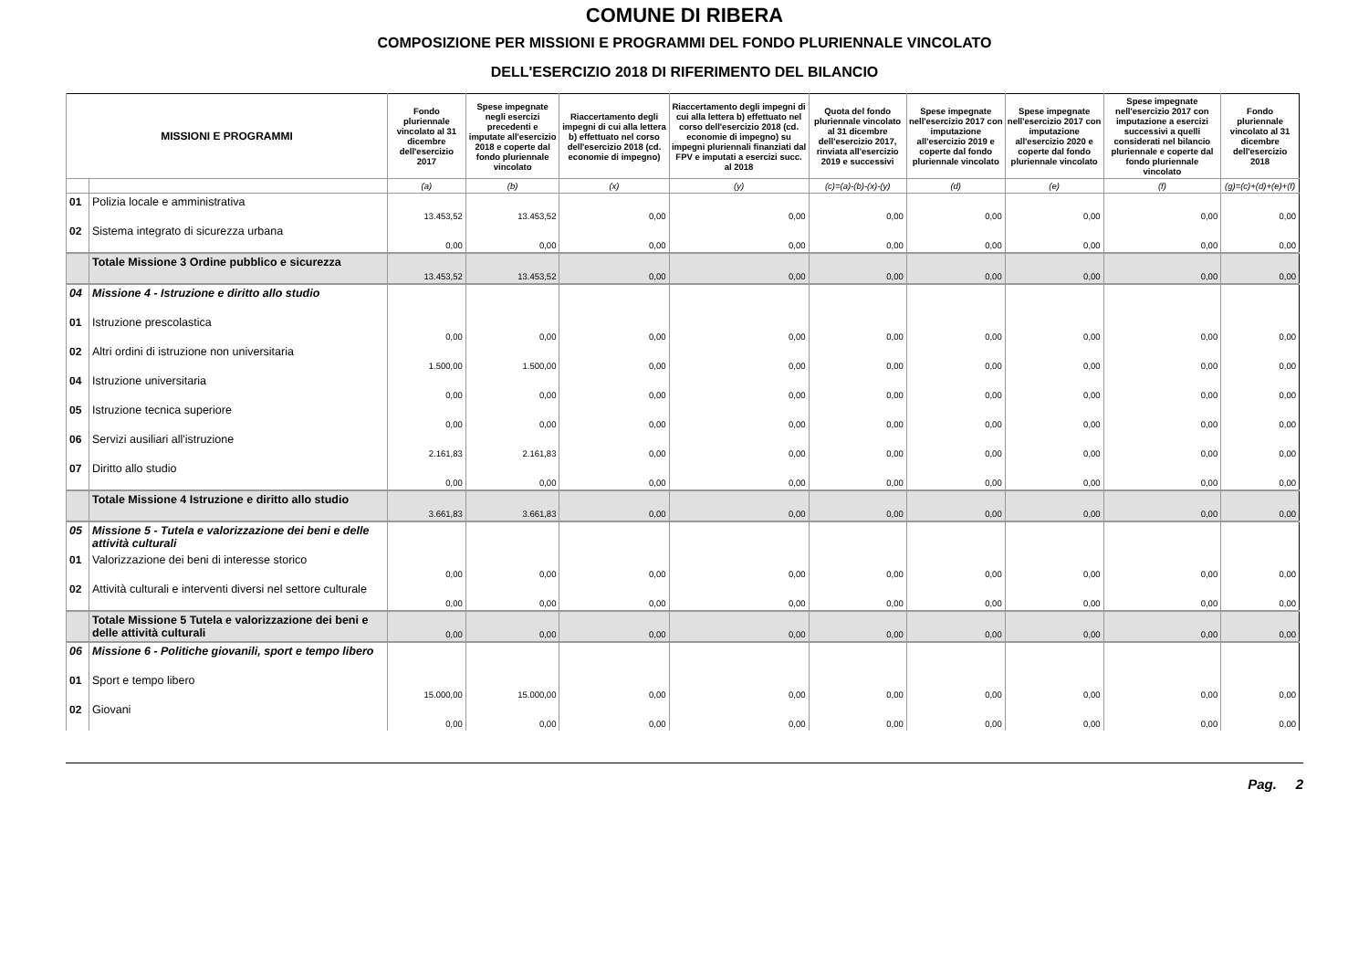COMUNE DI RIBERA
COMPOSIZIONE PER MISSIONI E PROGRAMMI DEL FONDO PLURIENNALE VINCOLATO
DELL'ESERCIZIO 2018 DI RIFERIMENTO DEL BILANCIO
| MISSIONI E PROGRAMMI | | Fondo pluriennale vincolato al 31 dicembre dell'esercizio 2017 | Spese impegnate negli esercizi precedenti e imputate all'esercizio 2018 e coperte dal fondo pluriennale vincolato | Riaccertamento degli impegni di cui alla lettera b) effettuato nel corso dell'esercizio 2018 (cd. economie di impegno) | Riaccertamento degli impegni di cui alla lettera b) effettuato nel corso dell'esercizio 2018 (cd. economie di impegno) su impegni pluriennali finanziati dal FPV e imputati a esercizi succ. al 2018 | Quota del fondo pluriennale vincolato al 31 dicembre dell'esercizio 2017, rinviata all'esercizio 2019 e successivi | Spese impegnate nell'esercizio 2017 con imputazione all'esercizio 2019 e coperte dal fondo pluriennale vincolato | Spese impegnate nell'esercizio 2017 con imputazione all'esercizio 2020 e coperte dal fondo pluriennale vincolato | Spese impegnate nell'esercizio 2017 con imputazione a esercizi successivi a quelli considerati nel bilancio pluriennale e coperte dal fondo pluriennale vincolato | Fondo pluriennale vincolato al 31 dicembre dell'esercizio 2018 |
| --- | --- | --- | --- | --- | --- | --- | --- | --- | --- | --- |
| | | (a) | (b) | (x) | (y) | (c)=(a)-(b)-(x)-(y) | (d) | (e) | (f) | (g)=(c)+(d)+(e)+(f) |
| 01 | Polizia locale e amministrativa | 13.453,52 | 13.453,52 | 0,00 | 0,00 | 0,00 | 0,00 | 0,00 | 0,00 | 0,00 |
| 02 | Sistema integrato di sicurezza urbana | 0,00 | 0,00 | 0,00 | 0,00 | 0,00 | 0,00 | 0,00 | 0,00 | 0,00 |
| | Totale Missione 3 Ordine pubblico e sicurezza | 13.453,52 | 13.453,52 | 0,00 | 0,00 | 0,00 | 0,00 | 0,00 | 0,00 | 0,00 |
| 04 | Missione 4 - Istruzione e diritto allo studio | | | | | | | | | |
| 01 | Istruzione prescolastica | 0,00 | 0,00 | 0,00 | 0,00 | 0,00 | 0,00 | 0,00 | 0,00 | 0,00 |
| 02 | Altri ordini di istruzione non universitaria | 1.500,00 | 1.500,00 | 0,00 | 0,00 | 0,00 | 0,00 | 0,00 | 0,00 | 0,00 |
| 04 | Istruzione universitaria | 0,00 | 0,00 | 0,00 | 0,00 | 0,00 | 0,00 | 0,00 | 0,00 | 0,00 |
| 05 | Istruzione tecnica superiore | 0,00 | 0,00 | 0,00 | 0,00 | 0,00 | 0,00 | 0,00 | 0,00 | 0,00 |
| 06 | Servizi ausiliari all'istruzione | 2.161,83 | 2.161,83 | 0,00 | 0,00 | 0,00 | 0,00 | 0,00 | 0,00 | 0,00 |
| 07 | Diritto allo studio | 0,00 | 0,00 | 0,00 | 0,00 | 0,00 | 0,00 | 0,00 | 0,00 | 0,00 |
| | Totale Missione 4 Istruzione e diritto allo studio | 3.661,83 | 3.661,83 | 0,00 | 0,00 | 0,00 | 0,00 | 0,00 | 0,00 | 0,00 |
| 05 | Missione 5 - Tutela e valorizzazione dei beni e delle attività culturali | | | | | | | | | |
| 01 | Valorizzazione dei beni di interesse storico | 0,00 | 0,00 | 0,00 | 0,00 | 0,00 | 0,00 | 0,00 | 0,00 | 0,00 |
| 02 | Attività culturali e interventi diversi nel settore culturale | 0,00 | 0,00 | 0,00 | 0,00 | 0,00 | 0,00 | 0,00 | 0,00 | 0,00 |
| | Totale Missione 5 Tutela e valorizzazione dei beni e delle attività culturali | 0,00 | 0,00 | 0,00 | 0,00 | 0,00 | 0,00 | 0,00 | 0,00 | 0,00 |
| 06 | Missione 6 - Politiche giovanili, sport e tempo libero | | | | | | | | | |
| 01 | Sport e tempo libero | 15.000,00 | 15.000,00 | 0,00 | 0,00 | 0,00 | 0,00 | 0,00 | 0,00 | 0,00 |
| 02 | Giovani | 0,00 | 0,00 | 0,00 | 0,00 | 0,00 | 0,00 | 0,00 | 0,00 | 0,00 |
Pag. 2